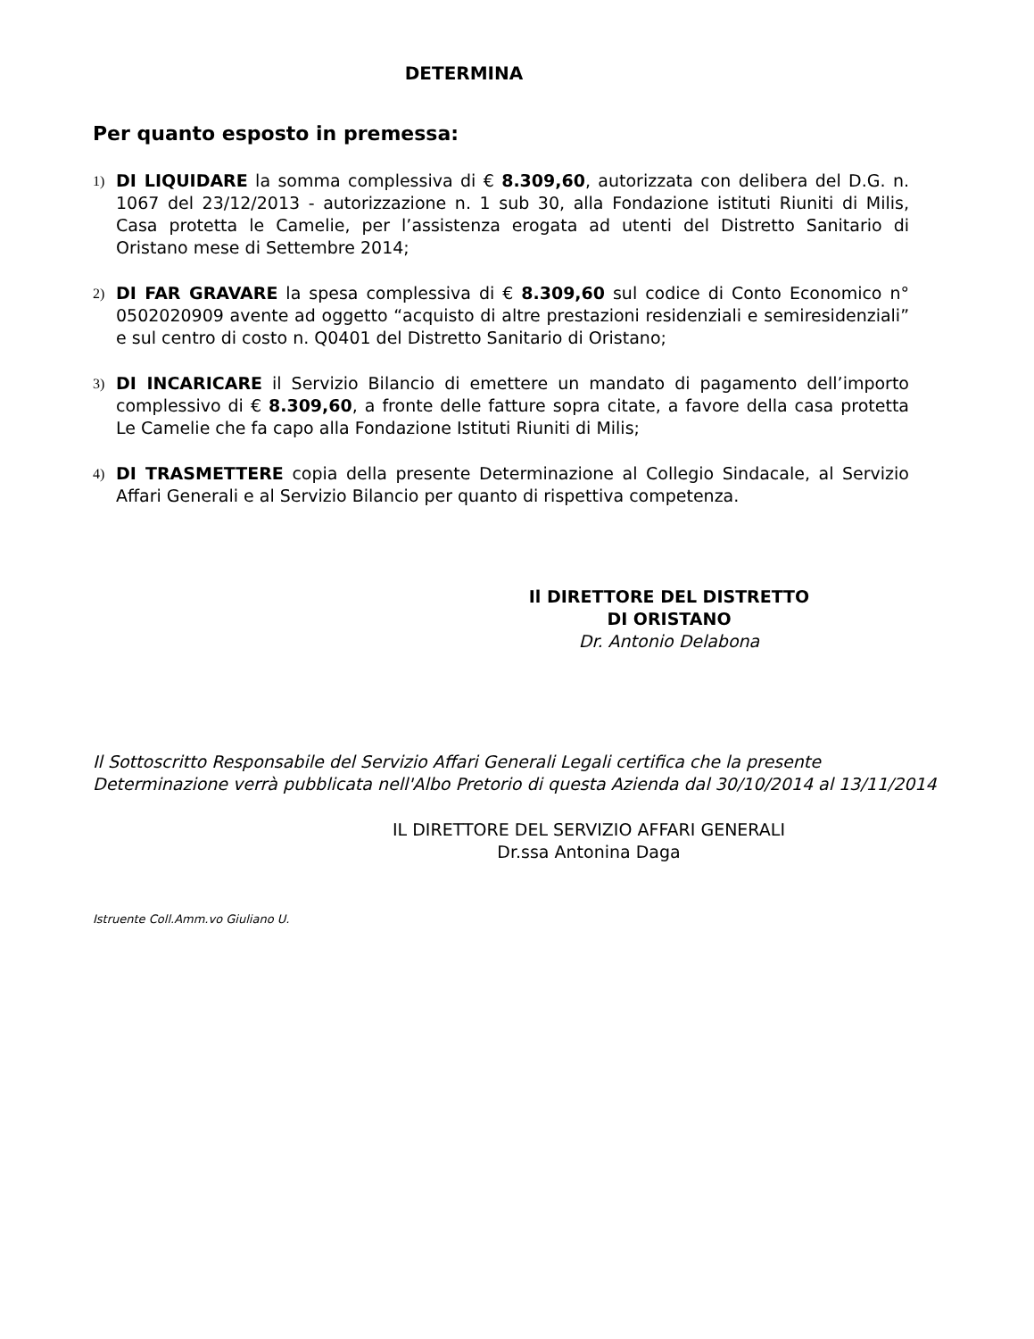DETERMINA
Per quanto esposto in premessa:
1)
DI LIQUIDARE la somma complessiva di € 8.309,60, autorizzata con delibera del D.G. n. 1067 del 23/12/2013 - autorizzazione n. 1 sub 30, alla Fondazione istituti Riuniti di Milis, Casa protetta le Camelie, per l’assistenza erogata ad utenti del Distretto Sanitario di Oristano mese di Settembre 2014;
2)
DI FAR GRAVARE la spesa complessiva di € 8.309,60 sul codice di Conto Economico n° 0502020909 avente ad oggetto “acquisto di altre prestazioni residenziali e semiresidenziali” e sul centro di costo n. Q0401 del Distretto Sanitario di Oristano;
3)
DI INCARICARE il Servizio Bilancio di emettere un mandato di pagamento dell’importo complessivo di € 8.309,60, a fronte delle fatture sopra citate, a favore della casa protetta Le Camelie che fa capo alla Fondazione Istituti Riuniti di Milis;
4)
DI TRASMETTERE copia della presente Determinazione al Collegio Sindacale, al Servizio Affari Generali e al Servizio Bilancio per quanto di rispettiva competenza.
Il DIRETTORE DEL DISTRETTO
DI ORISTANO
Dr. Antonio Delabona
Il Sottoscritto Responsabile del Servizio Affari Generali Legali certifica che la presente Determinazione verrà pubblicata nell'Albo Pretorio di questa Azienda dal 30/10/2014 al 13/11/2014
IL DIRETTORE DEL SERVIZIO AFFARI GENERALI
Dr.ssa Antonina Daga
Istruente Coll.Amm.vo Giuliano U.